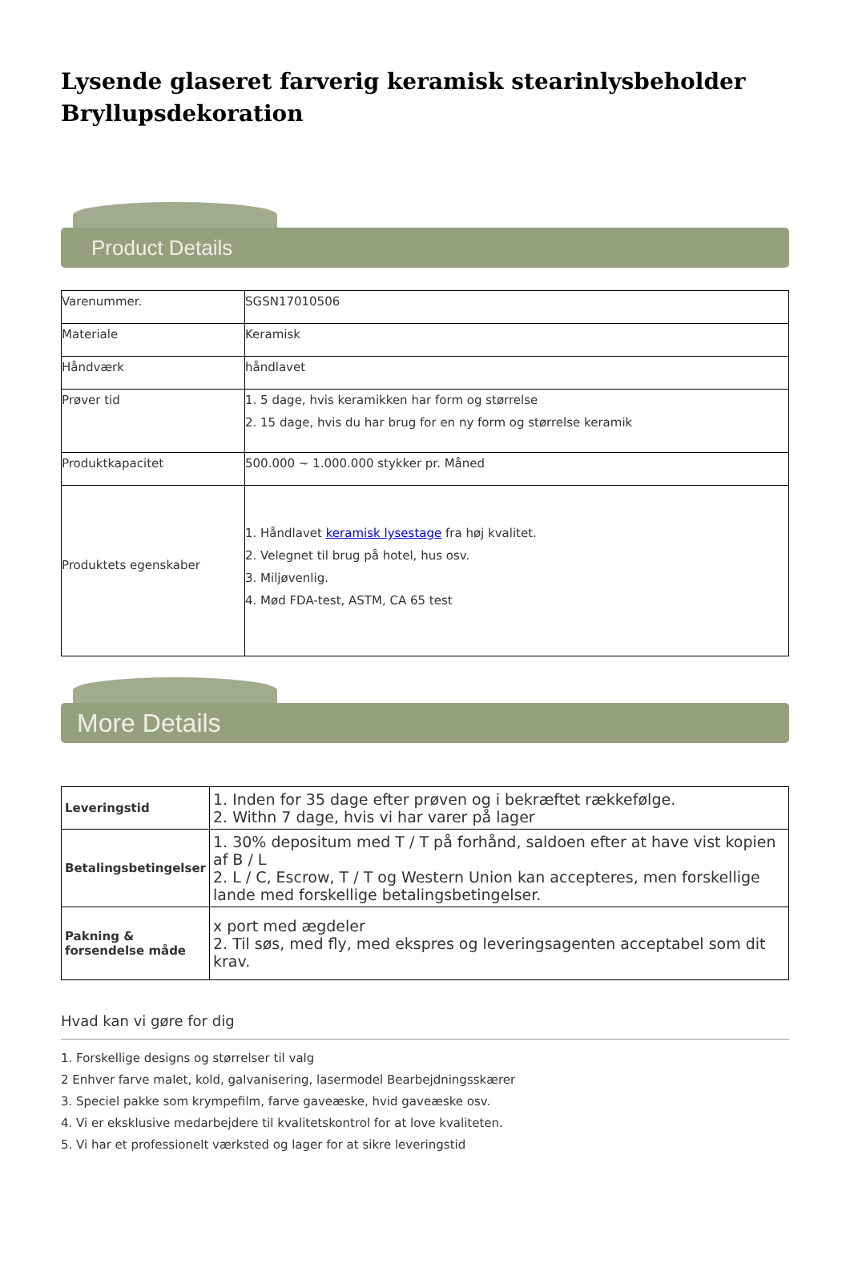Lysende glaseret farverig keramisk stearinlysbeholder Bryllupsdekoration
Product Details
| Varenummer. | SGSN17010506 |
| Materiale | Keramisk |
| Håndværk | håndlavet |
| Prøver tid | 1. 5 dage, hvis keramikken har form og størrelse 2. 15 dage, hvis du har brug for en ny form og størrelse keramik |
| Produktkapacitet | 500.000 ~ 1.000.000 stykker pr. Måned |
| Produktets egenskaber | 1. Håndlavet keramisk lysestage fra høj kvalitet. 2. Velegnet til brug på hotel, hus osv. 3. Miljøvenlig. 4. Mød FDA-test, ASTM, CA 65 test |
More Details
| Leveringstid | 1. Inden for 35 dage efter prøven og i bekræftet rækkefølge. 2. Withn 7 dage, hvis vi har varer på lager |
| Betalingsbetingelser | 1. 30% depositum med T / T på forhånd, saldoen efter at have vist kopien af B / L 2. L / C, Escrow, T / T og Western Union kan accepteres, men forskellige lande med forskellige betalingsbetingelser. |
| Pakning & forsendelse måde | x port med ægdeler 2. Til søs, med fly, med ekspres og leveringsagenten acceptabel som dit krav. |
Hvad kan vi gøre for dig
1. Forskellige designs og størrelser til valg
2 Enhver farve malet, kold, galvanisering, lasermodel Bearbejdningsskærer
3. Speciel pakke som krympefilm, farve gaveæske, hvid gaveæske osv.
4. Vi er eksklusive medarbejdere til kvalitetskontrol for at love kvaliteten.
5. Vi har et professionelt værksted og lager for at sikre leveringstid